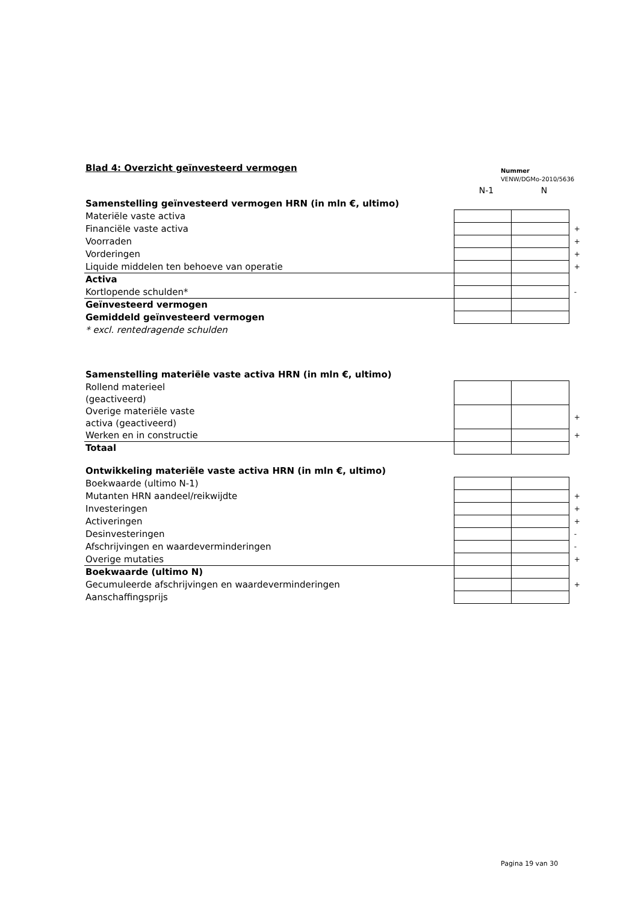Blad 4: Overzicht geïnvesteerd vermogen
Nummer
VENW/DGMo-2010/5636
N-1 N
| Samenstelling geïnvesteerd vermogen HRN (in mln €, ultimo) | | | |
| Materiële vaste activa | | | |
| Financiële vaste activa | | | + |
| Voorraden | | | + |
| Vorderingen | | | + |
| Liquide middelen ten behoeve van operatie | | | + |
| Activa | | | |
| Kortlopende schulden* | | | - |
| Geïnvesteerd vermogen | | | |
| Gemiddeld geïnvesteerd vermogen | | | |
| * excl. rentedragende schulden | | | |
| Samenstelling materiële vaste activa HRN (in mln €, ultimo) | | | |
| Rollend materieel (geactiveerd) | | | |
| Overige materiële vaste activa (geactiveerd) | | | + |
| Werken en in constructie | | | + |
| Totaal | | | |
| Ontwikkeling materiële vaste activa HRN (in mln €, ultimo) | | | |
| Boekwaarde (ultimo N-1) | | | |
| Mutanten HRN aandeel/reikwijdte | | | + |
| Investeringen | | | + |
| Activeringen | | | + |
| Desinvesteringen | | | - |
| Afschrijvingen en waardeverminderingen | | | - |
| Overige mutaties | | | + |
| Boekwaarde (ultimo N) | | | |
| Gecumuleerde afschrijvingen en waardeverminderingen | | | + |
| Aanschaffingsprijs | | | |
Pagina 19 van 30